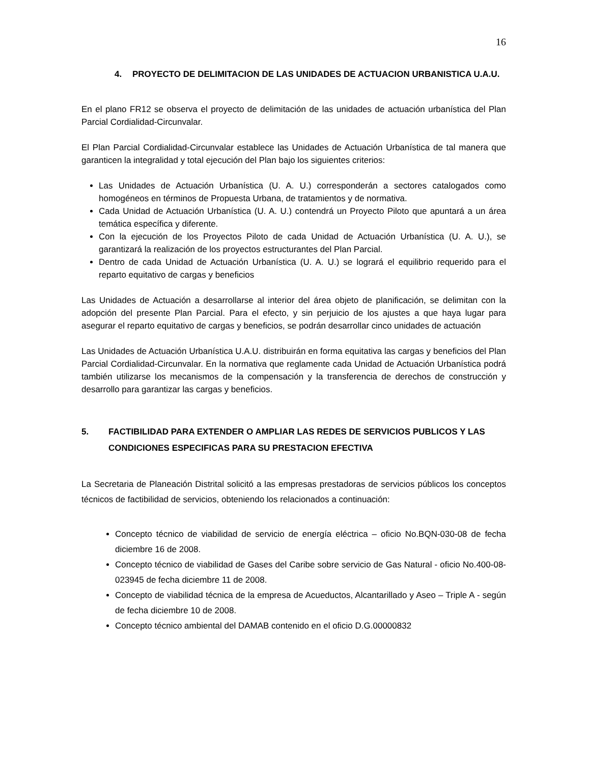16
4. PROYECTO DE DELIMITACION DE LAS UNIDADES DE ACTUACION URBANISTICA U.A.U.
En el plano FR12 se observa el proyecto de delimitación de las unidades de actuación urbanística del Plan Parcial Cordialidad-Circunvalar.
El Plan Parcial Cordialidad-Circunvalar establece las Unidades de Actuación Urbanística de tal manera que garanticen la integralidad y total ejecución del Plan bajo los siguientes criterios:
Las Unidades de Actuación Urbanística (U. A. U.) corresponderán a sectores catalogados como homogéneos en términos de Propuesta Urbana, de tratamientos y de normativa.
Cada Unidad de Actuación Urbanística (U. A. U.) contendrá un Proyecto Piloto que apuntará a un área temática específica y diferente.
Con la ejecución de los Proyectos Piloto de cada Unidad de Actuación Urbanística (U. A. U.), se garantizará la realización de los proyectos estructurantes del Plan Parcial.
Dentro de cada Unidad de Actuación Urbanística (U. A. U.) se logrará el equilibrio requerido para el reparto equitativo de cargas y beneficios
Las Unidades de Actuación a desarrollarse al interior del área objeto de planificación, se delimitan con la adopción del presente Plan Parcial. Para el efecto, y sin perjuicio de los ajustes a que haya lugar para asegurar el reparto equitativo de cargas y beneficios, se podrán desarrollar cinco unidades de actuación
Las Unidades de Actuación Urbanística U.A.U. distribuirán en forma equitativa las cargas y beneficios del Plan Parcial Cordialidad-Circunvalar. En la normativa que reglamente cada Unidad de Actuación Urbanística podrá también utilizarse los mecanismos de la compensación y la transferencia de derechos de construcción y desarrollo para garantizar las cargas y beneficios.
5. FACTIBILIDAD PARA EXTENDER O AMPLIAR LAS REDES DE SERVICIOS PUBLICOS Y LAS CONDICIONES ESPECIFICAS PARA SU PRESTACION EFECTIVA
La Secretaria de Planeación Distrital solicitó a las empresas prestadoras de servicios públicos los conceptos técnicos de factibilidad de servicios, obteniendo los relacionados a continuación:
Concepto técnico de viabilidad de servicio de energía eléctrica – oficio No.BQN-030-08 de fecha diciembre 16 de 2008.
Concepto técnico de viabilidad de Gases del Caribe sobre servicio de Gas Natural - oficio No.400-08-023945 de fecha diciembre 11 de 2008.
Concepto de viabilidad técnica de la empresa de Acueductos, Alcantarillado y Aseo – Triple A - según de fecha diciembre 10 de 2008.
Concepto técnico ambiental del DAMAB contenido en el oficio D.G.00000832